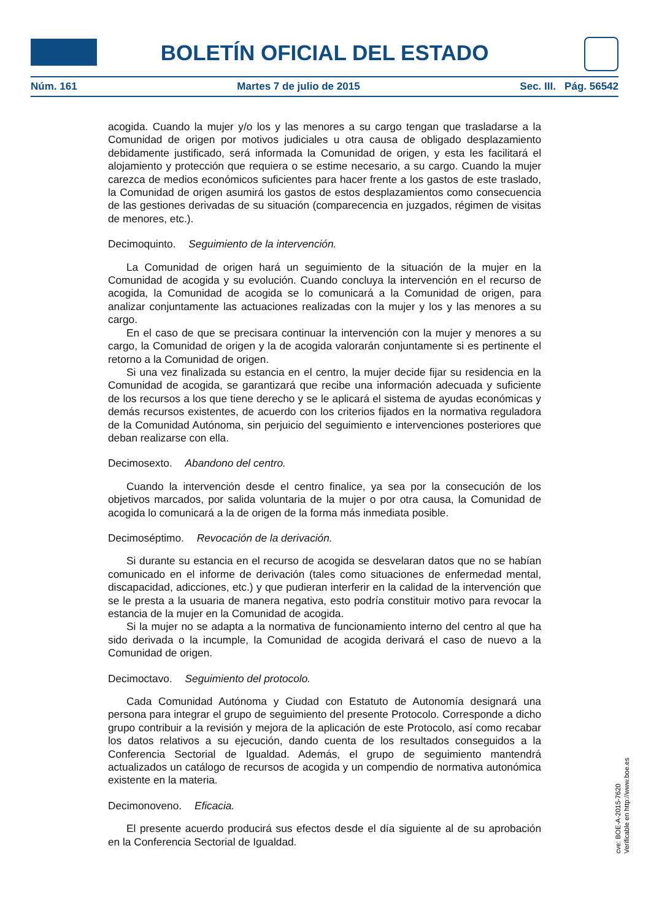BOLETÍN OFICIAL DEL ESTADO
Núm. 161 Martes 7 de julio de 2015 Sec. III. Pág. 56542
acogida. Cuando la mujer y/o los y las menores a su cargo tengan que trasladarse a la Comunidad de origen por motivos judiciales u otra causa de obligado desplazamiento debidamente justificado, será informada la Comunidad de origen, y esta les facilitará el alojamiento y protección que requiera o se estime necesario, a su cargo. Cuando la mujer carezca de medios económicos suficientes para hacer frente a los gastos de este traslado, la Comunidad de origen asumirá los gastos de estos desplazamientos como consecuencia de las gestiones derivadas de su situación (comparecencia en juzgados, régimen de visitas de menores, etc.).
Decimoquinto. Seguimiento de la intervención.
La Comunidad de origen hará un seguimiento de la situación de la mujer en la Comunidad de acogida y su evolución. Cuando concluya la intervención en el recurso de acogida, la Comunidad de acogida se lo comunicará a la Comunidad de origen, para analizar conjuntamente las actuaciones realizadas con la mujer y los y las menores a su cargo.
En el caso de que se precisara continuar la intervención con la mujer y menores a su cargo, la Comunidad de origen y la de acogida valorarán conjuntamente si es pertinente el retorno a la Comunidad de origen.
Si una vez finalizada su estancia en el centro, la mujer decide fijar su residencia en la Comunidad de acogida, se garantizará que recibe una información adecuada y suficiente de los recursos a los que tiene derecho y se le aplicará el sistema de ayudas económicas y demás recursos existentes, de acuerdo con los criterios fijados en la normativa reguladora de la Comunidad Autónoma, sin perjuicio del seguimiento e intervenciones posteriores que deban realizarse con ella.
Decimosexto. Abandono del centro.
Cuando la intervención desde el centro finalice, ya sea por la consecución de los objetivos marcados, por salida voluntaria de la mujer o por otra causa, la Comunidad de acogida lo comunicará a la de origen de la forma más inmediata posible.
Decimoséptimo. Revocación de la derivación.
Si durante su estancia en el recurso de acogida se desvelaran datos que no se habían comunicado en el informe de derivación (tales como situaciones de enfermedad mental, discapacidad, adicciones, etc.) y que pudieran interferir en la calidad de la intervención que se le presta a la usuaria de manera negativa, esto podría constituir motivo para revocar la estancia de la mujer en la Comunidad de acogida.
Si la mujer no se adapta a la normativa de funcionamiento interno del centro al que ha sido derivada o la incumple, la Comunidad de acogida derivará el caso de nuevo a la Comunidad de origen.
Decimoctavo. Seguimiento del protocolo.
Cada Comunidad Autónoma y Ciudad con Estatuto de Autonomía designará una persona para integrar el grupo de seguimiento del presente Protocolo. Corresponde a dicho grupo contribuir a la revisión y mejora de la aplicación de este Protocolo, así como recabar los datos relativos a su ejecución, dando cuenta de los resultados conseguidos a la Conferencia Sectorial de Igualdad. Además, el grupo de seguimiento mantendrá actualizados un catálogo de recursos de acogida y un compendio de normativa autonómica existente en la materia.
Decimonoveno. Eficacia.
El presente acuerdo producirá sus efectos desde el día siguiente al de su aprobación en la Conferencia Sectorial de Igualdad.
cve: BOE-A-2015-7620
Verificable en http://www.boe.es